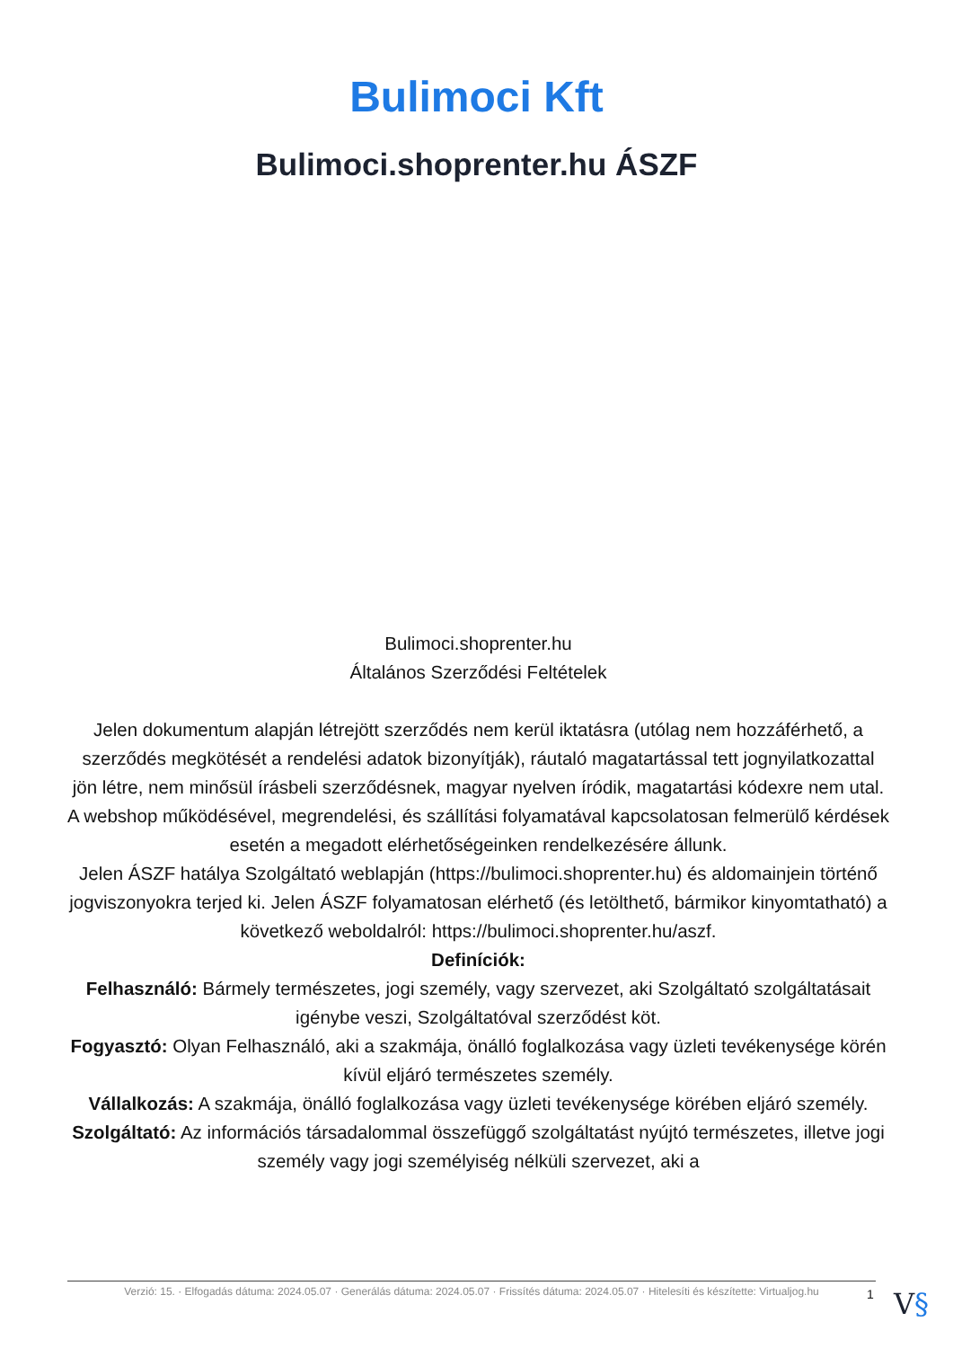Bulimoci Kft
Bulimoci.shoprenter.hu ÁSZF
Bulimoci.shoprenter.hu
Általános Szerződési Feltételek
Jelen dokumentum alapján létrejött szerződés nem kerül iktatásra (utólag nem hozzáférhető, a szerződés megkötését a rendelési adatok bizonyítják), ráutaló magatartással tett jognyilatkozattal jön létre, nem minősül írásbeli szerződésnek, magyar nyelven íródik, magatartási kódexre nem utal. A webshop működésével, megrendelési, és szállítási folyamatával kapcsolatosan felmerülő kérdések esetén a megadott elérhetőségeinken rendelkezésére állunk.
Jelen ÁSZF hatálya Szolgáltató weblapján (https://bulimoci.shoprenter.hu) és aldomainjein történő jogviszonyokra terjed ki. Jelen ÁSZF folyamatosan elérhető (és letölthető, bármikor kinyomtatható) a következő weboldalról: https://bulimoci.shoprenter.hu/aszf.
Definíciók:
Felhasználó: Bármely természetes, jogi személy, vagy szervezet, aki Szolgáltató szolgáltatásait igénybe veszi, Szolgáltatóval szerződést köt.
Fogyasztó: Olyan Felhasználó, aki a szakmája, önálló foglalkozása vagy üzleti tevékenysége körén kívül eljáró természetes személy.
Vállalkozás: A szakmája, önálló foglalkozása vagy üzleti tevékenysége körében eljáró személy.
Szolgáltató: Az információs társadalommal összefüggő szolgáltatást nyújtó természetes, illetve jogi személy vagy jogi személyiség nélküli szervezet, aki a
Verzió: 15. · Elfogadás dátuma: 2024.05.07 · Generálás dátuma: 2024.05.07 · Frissítés dátuma: 2024.05.07 · Hitelesíti és készítette: Virtualjog.hu
1 V§